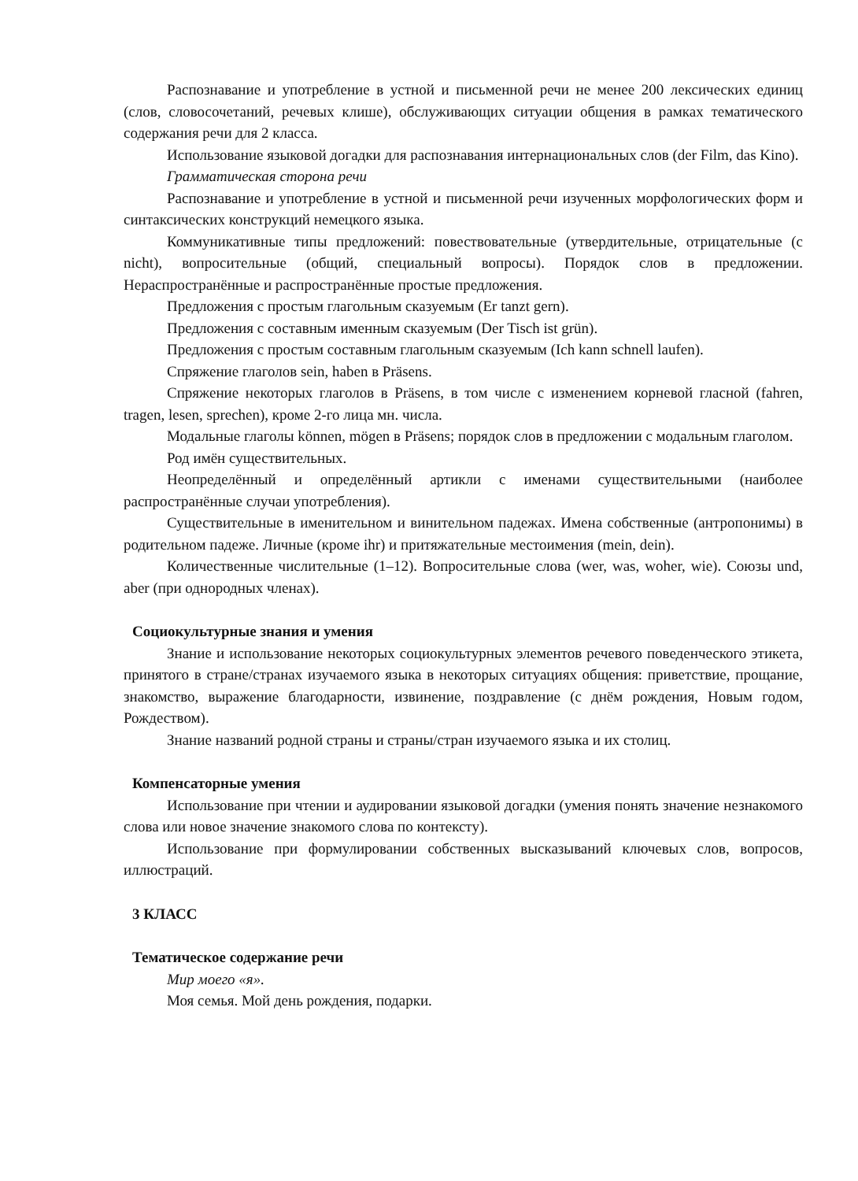Распознавание и употребление в устной и письменной речи не менее 200 лексических единиц (слов, словосочетаний, речевых клише), обслуживающих ситуации общения в рамках тематического содержания речи для 2 класса.
Использование языковой догадки для распознавания интернациональных слов (der Film, das Kino).
Грамматическая сторона речи
Распознавание и употребление в устной и письменной речи изученных морфологических форм и синтаксических конструкций немецкого языка.
Коммуникативные типы предложений: повествовательные (утвердительные, отрицательные (с nicht), вопросительные (общий, специальный вопросы). Порядок слов в предложении. Нераспространённые и распространённые простые предложения.
Предложения с простым глагольным сказуемым (Er tanzt gern).
Предложения с составным именным сказуемым (Der Tisch ist grün).
Предложения с простым составным глагольным сказуемым (Ich kann schnell laufen).
Спряжение глаголов sein, haben в Präsens.
Спряжение некоторых глаголов в Präsens, в том числе с изменением корневой гласной (fahren, tragen, lesen, sprechen), кроме 2-го лица мн. числа.
Модальные глаголы können, mögen в Präsens; порядок слов в предложении с модальным глаголом.
Род имён существительных.
Неопределённый и определённый артикли с именами существительными (наиболее распространённые случаи употребления).
Существительные в именительном и винительном падежах. Имена собственные (антропонимы) в родительном падеже. Личные (кроме ihr) и притяжательные местоимения (mein, dein).
Количественные числительные (1–12). Вопросительные слова (wer, was, woher, wie). Союзы und, aber (при однородных членах).
Социокультурные знания и умения
Знание и использование некоторых социокультурных элементов речевого поведенческого этикета, принятого в стране/странах изучаемого языка в некоторых ситуациях общения: приветствие, прощание, знакомство, выражение благодарности, извинение, поздравление (с днём рождения, Новым годом, Рождеством).
Знание названий родной страны и страны/стран изучаемого языка и их столиц.
Компенсаторные умения
Использование при чтении и аудировании языковой догадки (умения понять значение незнакомого слова или новое значение знакомого слова по контексту).
Использование при формулировании собственных высказываний ключевых слов, вопросов, иллюстраций.
3 КЛАСС
Тематическое содержание речи
Мир моего «я».
Моя семья. Мой день рождения, подарки.